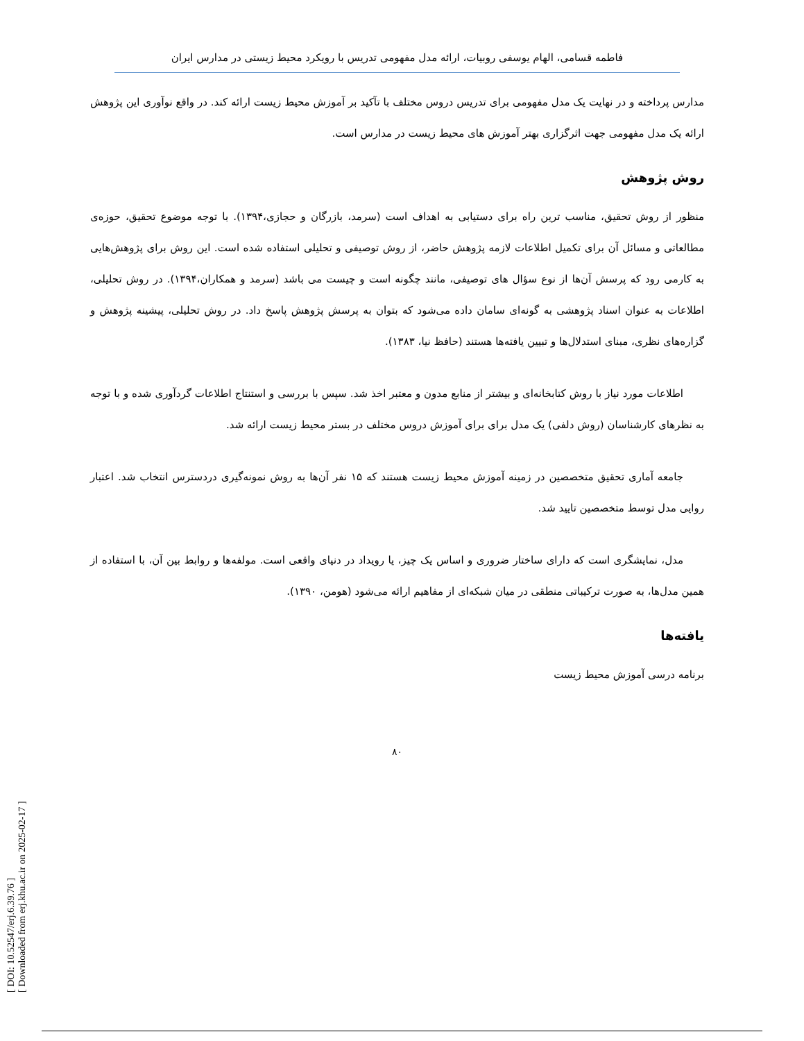فاطمه قسامی، الهام یوسفی روبیات، ارائه مدل مفهومی تدریس با رویکرد محیط زیستی در مدارس ایران
مدارس پرداخته و در نهایت یک مدل مفهومی برای تدریس دروس مختلف با تآکید بر آموزش محیط زیست ارائه کند. در واقع نوآوری این پژوهش ارائه یک مدل مفهومی جهت اثرگزاری بهتر آموزش های محیط زیست در مدارس است.
روش پژوهش
منظور از روش تحقیق، مناسب ترین راه برای دستیابی به اهداف است (سرمد، بازرگان و حجازی،۱۳۹۴). با توجه موضوع تحقیق، حوزه‌ی مطالعاتی و مسائل آن برای تکمیل اطلاعات لازمه پژوهش حاضر، از روش توصیفی و تحلیلی استفاده شده است. این روش برای پژوهش‌هایی به کارمی رود که پرسش آن‌ها از نوع سؤال های توصیفی، مانند چگونه است و چیست می باشد (سرمد و همکاران،۱۳۹۴). در روش تحلیلی، اطلاعات به عنوان اسناد پژوهشی به گونه‌ای سامان داده می‌شود که بتوان به پرسش پژوهش پاسخ داد. در روش تحلیلی، پیشینه پژوهش و گزاره‌های نظری، مبنای استدلال‌ها و تبیین یافته‌ها هستند (حافظ نیا، ۱۳۸۳).
اطلاعات مورد نیاز با روش کتابخانه‌ای و بیشتر از منابع مدون و معتبر اخذ شد. سپس با بررسی و استنتاج اطلاعات گردآوری شده و با توجه به نظرهای کارشناسان (روش دلفی) یک مدل برای برای آموزش دروس مختلف در بستر محیط زیست ارائه شد.
جامعه آماری تحقیق متخصصین در زمینه آموزش محیط زیست هستند که ۱۵ نفر آن‌ها به روش نمونه‌گیری دردسترس انتخاب شد. اعتبار روایی مدل توسط متخصصین تایید شد.
مدل، نمایشگری است که دارای ساختار ضروری و اساس یک چیز، یا رویداد در دنیای واقعی است. مولفه‌ها و روابط بین آن، با استفاده از همین مدل‌ها، به صورت ترکیباتی منطقی در میان شبکه‌ای از مفاهیم ارائه می‌شود (هومن، ۱۳۹۰).
یافته‌ها
برنامه درسی آموزش محیط زیست
۸۰
[ DOI: 10.52547/erj.6.39.76 ]
[ Downloaded from erj.khu.ac.ir on 2025-02-17 ]